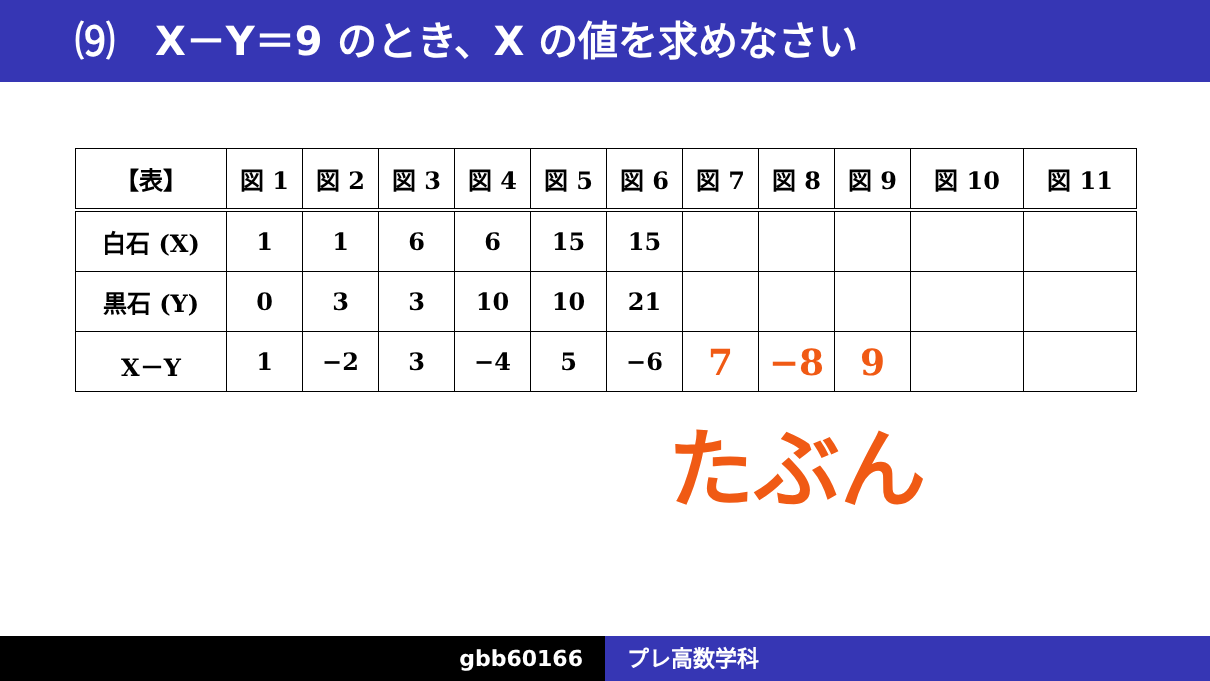⑼　X－Y＝9 のとき、X の値を求めなさい
| 【表】 | 図 1 | 図 2 | 図 3 | 図 4 | 図 5 | 図 6 | 図 7 | 図 8 | 図 9 | 図 10 | 図 11 |
| --- | --- | --- | --- | --- | --- | --- | --- | --- | --- | --- | --- |
| 白石 (X) | 1 | 1 | 6 | 6 | 15 | 15 | | | | | |
| 黒石 (Y) | 0 | 3 | 3 | 10 | 10 | 21 | | | | | |
| X－Y | 1 | −2 | 3 | −4 | 5 | −6 | 7 | −8 | 9 | | |
たぶん
gbb60166 プレ高数学科